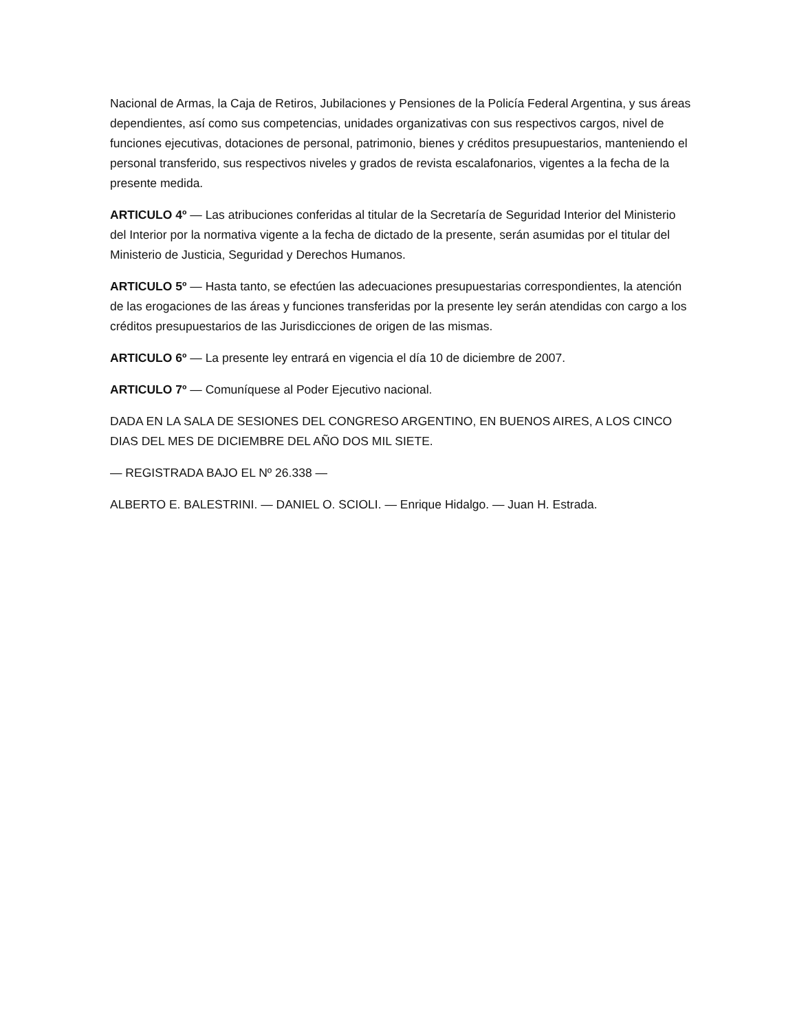Nacional de Armas, la Caja de Retiros, Jubilaciones y Pensiones de la Policía Federal Argentina, y sus áreas dependientes, así como sus competencias, unidades organizativas con sus respectivos cargos, nivel de funciones ejecutivas, dotaciones de personal, patrimonio, bienes y créditos presupuestarios, manteniendo el personal transferido, sus respectivos niveles y grados de revista escalafonarios, vigentes a la fecha de la presente medida.
ARTICULO 4º — Las atribuciones conferidas al titular de la Secretaría de Seguridad Interior del Ministerio del Interior por la normativa vigente a la fecha de dictado de la presente, serán asumidas por el titular del Ministerio de Justicia, Seguridad y Derechos Humanos.
ARTICULO 5º — Hasta tanto, se efectúen las adecuaciones presupuestarias correspondientes, la atención de las erogaciones de las áreas y funciones transferidas por la presente ley serán atendidas con cargo a los créditos presupuestarios de las Jurisdicciones de origen de las mismas.
ARTICULO 6º — La presente ley entrará en vigencia el día 10 de diciembre de 2007.
ARTICULO 7º — Comuníquese al Poder Ejecutivo nacional.
DADA EN LA SALA DE SESIONES DEL CONGRESO ARGENTINO, EN BUENOS AIRES, A LOS CINCO DIAS DEL MES DE DICIEMBRE DEL AÑO DOS MIL SIETE.
— REGISTRADA BAJO EL Nº 26.338 —
ALBERTO E. BALESTRINI. — DANIEL O. SCIOLI. — Enrique Hidalgo. — Juan H. Estrada.